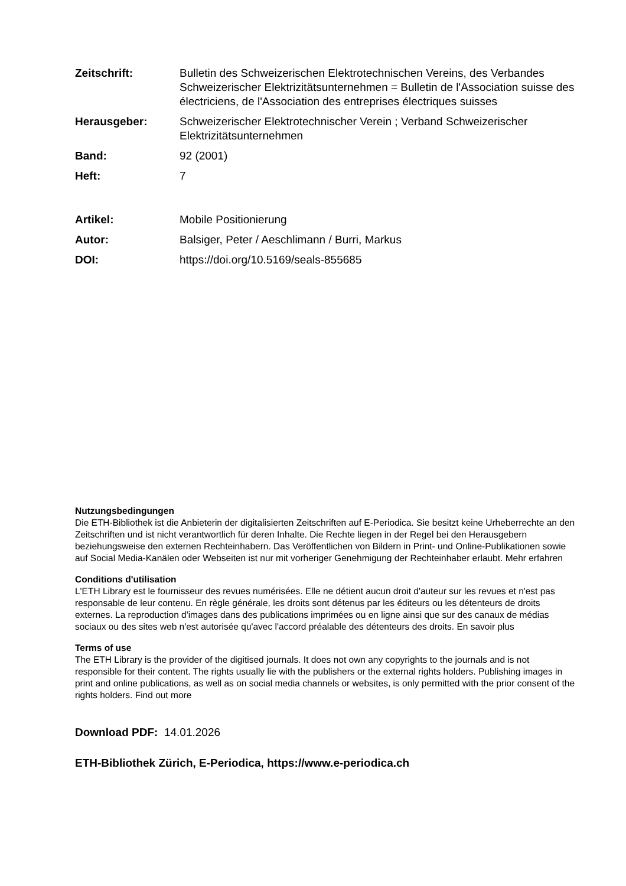Zeitschrift: Bulletin des Schweizerischen Elektrotechnischen Vereins, des Verbandes Schweizerischer Elektrizitätsunternehmen = Bulletin de l'Association suisse des électriciens, de l'Association des entreprises électriques suisses
Herausgeber: Schweizerischer Elektrotechnischer Verein ; Verband Schweizerischer Elektrizitätsunternehmen
Band: 92 (2001)
Heft: 7
Artikel: Mobile Positionierung
Autor: Balsiger, Peter / Aeschlimann / Burri, Markus
DOI: https://doi.org/10.5169/seals-855685
Nutzungsbedingungen
Die ETH-Bibliothek ist die Anbieterin der digitalisierten Zeitschriften auf E-Periodica. Sie besitzt keine Urheberrechte an den Zeitschriften und ist nicht verantwortlich für deren Inhalte. Die Rechte liegen in der Regel bei den Herausgebern beziehungsweise den externen Rechteinhabern. Das Veröffentlichen von Bildern in Print- und Online-Publikationen sowie auf Social Media-Kanälen oder Webseiten ist nur mit vorheriger Genehmigung der Rechteinhaber erlaubt. Mehr erfahren
Conditions d'utilisation
L'ETH Library est le fournisseur des revues numérisées. Elle ne détient aucun droit d'auteur sur les revues et n'est pas responsable de leur contenu. En règle générale, les droits sont détenus par les éditeurs ou les détenteurs de droits externes. La reproduction d'images dans des publications imprimées ou en ligne ainsi que sur des canaux de médias sociaux ou des sites web n'est autorisée qu'avec l'accord préalable des détenteurs des droits. En savoir plus
Terms of use
The ETH Library is the provider of the digitised journals. It does not own any copyrights to the journals and is not responsible for their content. The rights usually lie with the publishers or the external rights holders. Publishing images in print and online publications, as well as on social media channels or websites, is only permitted with the prior consent of the rights holders. Find out more
Download PDF: 14.01.2026
ETH-Bibliothek Zürich, E-Periodica, https://www.e-periodica.ch